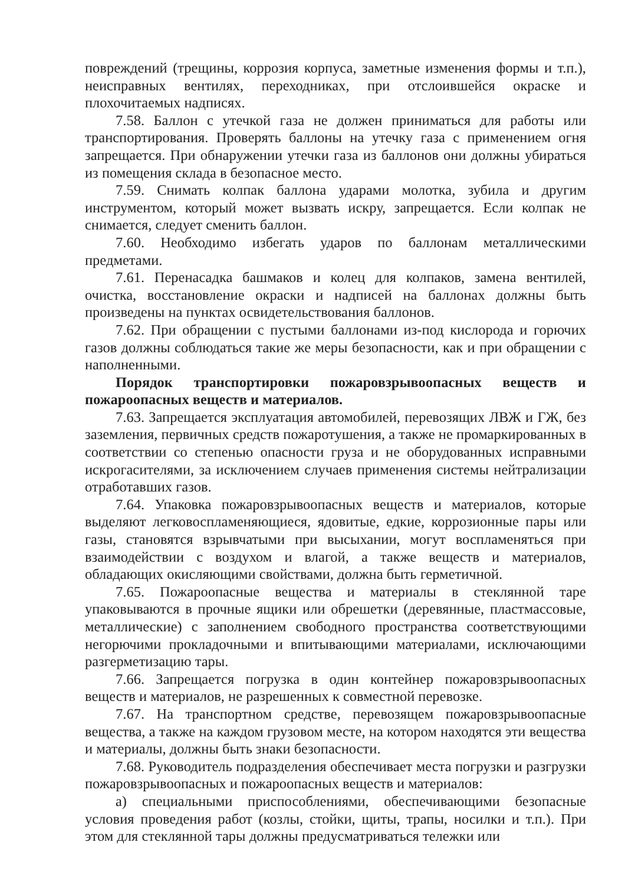повреждений (трещины, коррозия корпуса, заметные изменения формы и т.п.), неисправных вентилях, переходниках, при отслоившейся окраске и плохочитаемых надписях.
7.58. Баллон с утечкой газа не должен приниматься для работы или транспортирования. Проверять баллоны на утечку газа с применением огня запрещается. При обнаружении утечки газа из баллонов они должны убираться из помещения склада в безопасное место.
7.59. Снимать колпак баллона ударами молотка, зубила и другим инструментом, который может вызвать искру, запрещается. Если колпак не снимается, следует сменить баллон.
7.60. Необходимо избегать ударов по баллонам металлическими предметами.
7.61. Перенасадка башмаков и колец для колпаков, замена вентилей, очистка, восстановление окраски и надписей на баллонах должны быть произведены на пунктах освидетельствования баллонов.
7.62. При обращении с пустыми баллонами из-под кислорода и горючих газов должны соблюдаться такие же меры безопасности, как и при обращении с наполненными.
Порядок транспортировки пожаровзрывоопасных веществ и пожароопасных веществ и материалов.
7.63. Запрещается эксплуатация автомобилей, перевозящих ЛВЖ и ГЖ, без заземления, первичных средств пожаротушения, а также не промаркированных в соответствии со степенью опасности груза и не оборудованных исправными искрогасителями, за исключением случаев применения системы нейтрализации отработавших газов.
7.64. Упаковка пожаровзрывоопасных веществ и материалов, которые выделяют легковоспламеняющиеся, ядовитые, едкие, коррозионные пары или газы, становятся взрывчатыми при высыхании, могут воспламеняться при взаимодействии с воздухом и влагой, а также веществ и материалов, обладающих окисляющими свойствами, должна быть герметичной.
7.65. Пожароопасные вещества и материалы в стеклянной таре упаковываются в прочные ящики или обрешетки (деревянные, пластмассовые, металлические) с заполнением свободного пространства соответствующими негорючими прокладочными и впитывающими материалами, исключающими разгерметизацию тары.
7.66. Запрещается погрузка в один контейнер пожаровзрывоопасных веществ и материалов, не разрешенных к совместной перевозке.
7.67. На транспортном средстве, перевозящем пожаровзрывоопасные вещества, а также на каждом грузовом месте, на котором находятся эти вещества и материалы, должны быть знаки безопасности.
7.68. Руководитель подразделения обеспечивает места погрузки и разгрузки пожаровзрывоопасных и пожароопасных веществ и материалов:
а) специальными приспособлениями, обеспечивающими безопасные условия проведения работ (козлы, стойки, щиты, трапы, носилки и т.п.). При этом для стеклянной тары должны предусматриваться тележки или